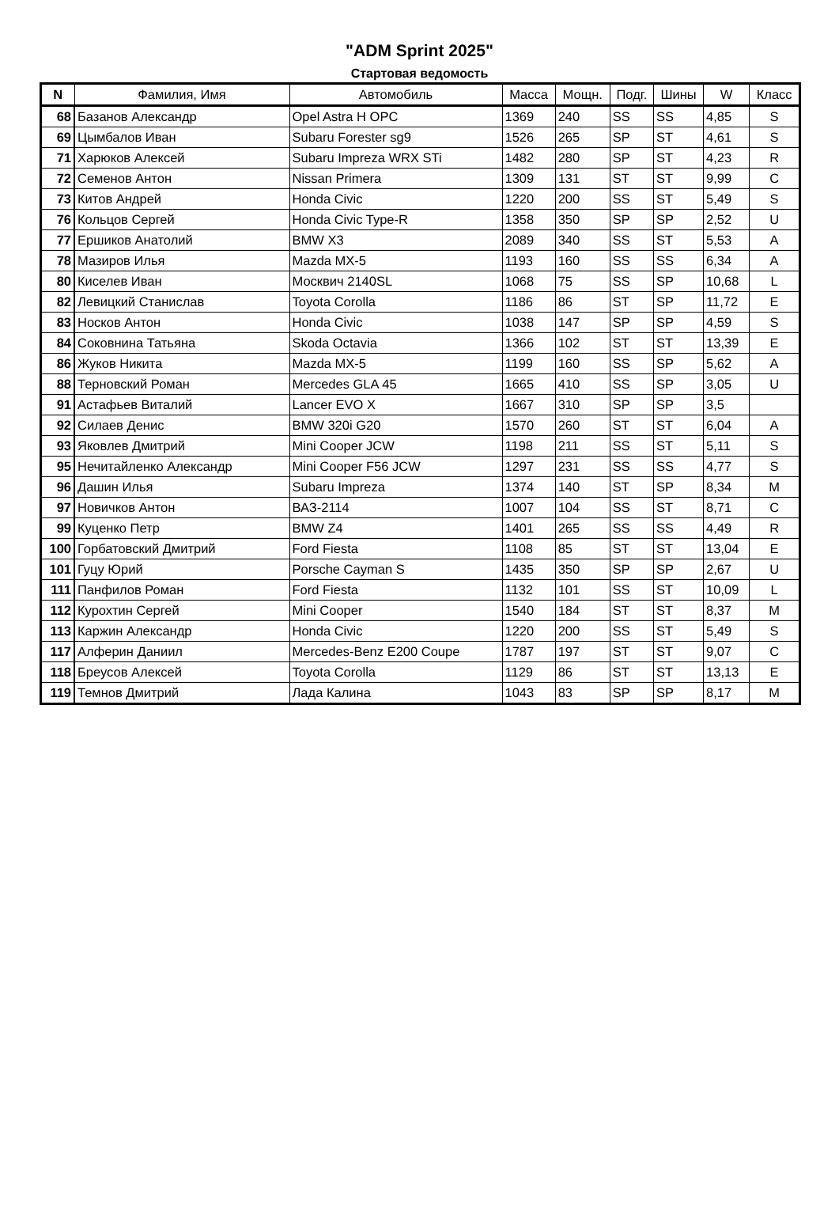"ADM Sprint 2025"
Стартовая ведомость
| N | Фамилия, Имя | Автомобиль | Масса | Мощн. | Подг. | Шины | W | Класс |
| --- | --- | --- | --- | --- | --- | --- | --- | --- |
| 68 | Базанов Александр | Opel Astra H OPC | 1369 | 240 | SS | SS | 4,85 | S |
| 69 | Цымбалов Иван | Subaru Forester sg9 | 1526 | 265 | SP | ST | 4,61 | S |
| 71 | Харюков Алексей | Subaru Impreza WRX STi | 1482 | 280 | SP | ST | 4,23 | R |
| 72 | Семенов Антон | Nissan Primera | 1309 | 131 | ST | ST | 9,99 | C |
| 73 | Китов Андрей | Honda Civic | 1220 | 200 | SS | ST | 5,49 | S |
| 76 | Кольцов Сергей | Honda Civic Type-R | 1358 | 350 | SP | SP | 2,52 | U |
| 77 | Ершиков Анатолий | BMW X3 | 2089 | 340 | SS | ST | 5,53 | A |
| 78 | Мазиров Илья | Mazda MX-5 | 1193 | 160 | SS | SS | 6,34 | A |
| 80 | Киселев Иван | Москвич 2140SL | 1068 | 75 | SS | SP | 10,68 | L |
| 82 | Левицкий Станислав | Toyota Corolla | 1186 | 86 | ST | SP | 11,72 | E |
| 83 | Носков Антон | Honda Civic | 1038 | 147 | SP | SP | 4,59 | S |
| 84 | Соковнина Татьяна | Skoda Octavia | 1366 | 102 | ST | ST | 13,39 | E |
| 86 | Жуков Никита | Mazda MX-5 | 1199 | 160 | SS | SP | 5,62 | A |
| 88 | Терновский Роман | Mercedes GLA 45 | 1665 | 410 | SS | SP | 3,05 | U |
| 91 | Астафьев Виталий | Lancer EVO X | 1667 | 310 | SP | SP | 3,5 | |
| 92 | Силаев Денис | BMW 320i G20 | 1570 | 260 | ST | ST | 6,04 | A |
| 93 | Яковлев Дмитрий | Mini Cooper JCW | 1198 | 211 | SS | ST | 5,11 | S |
| 95 | Нечитайленко Александр | Mini Cooper F56 JCW | 1297 | 231 | SS | SS | 4,77 | S |
| 96 | Дашин Илья | Subaru Impreza | 1374 | 140 | ST | SP | 8,34 | M |
| 97 | Новичков Антон | ВАЗ-2114 | 1007 | 104 | SS | ST | 8,71 | C |
| 99 | Куценко Петр | BMW Z4 | 1401 | 265 | SS | SS | 4,49 | R |
| 100 | Горбатовский Дмитрий | Ford Fiesta | 1108 | 85 | ST | ST | 13,04 | E |
| 101 | Гуцу Юрий | Porsche Cayman S | 1435 | 350 | SP | SP | 2,67 | U |
| 111 | Панфилов Роман | Ford Fiesta | 1132 | 101 | SS | ST | 10,09 | L |
| 112 | Курохтин Сергей | Mini Cooper | 1540 | 184 | ST | ST | 8,37 | M |
| 113 | Каржин Александр | Honda Civic | 1220 | 200 | SS | ST | 5,49 | S |
| 117 | Алферин Даниил | Mercedes-Benz E200 Coupe | 1787 | 197 | ST | ST | 9,07 | C |
| 118 | Бреусов Алексей | Toyota Corolla | 1129 | 86 | ST | ST | 13,13 | E |
| 119 | Темнов Дмитрий | Лада Калина | 1043 | 83 | SP | SP | 8,17 | M |